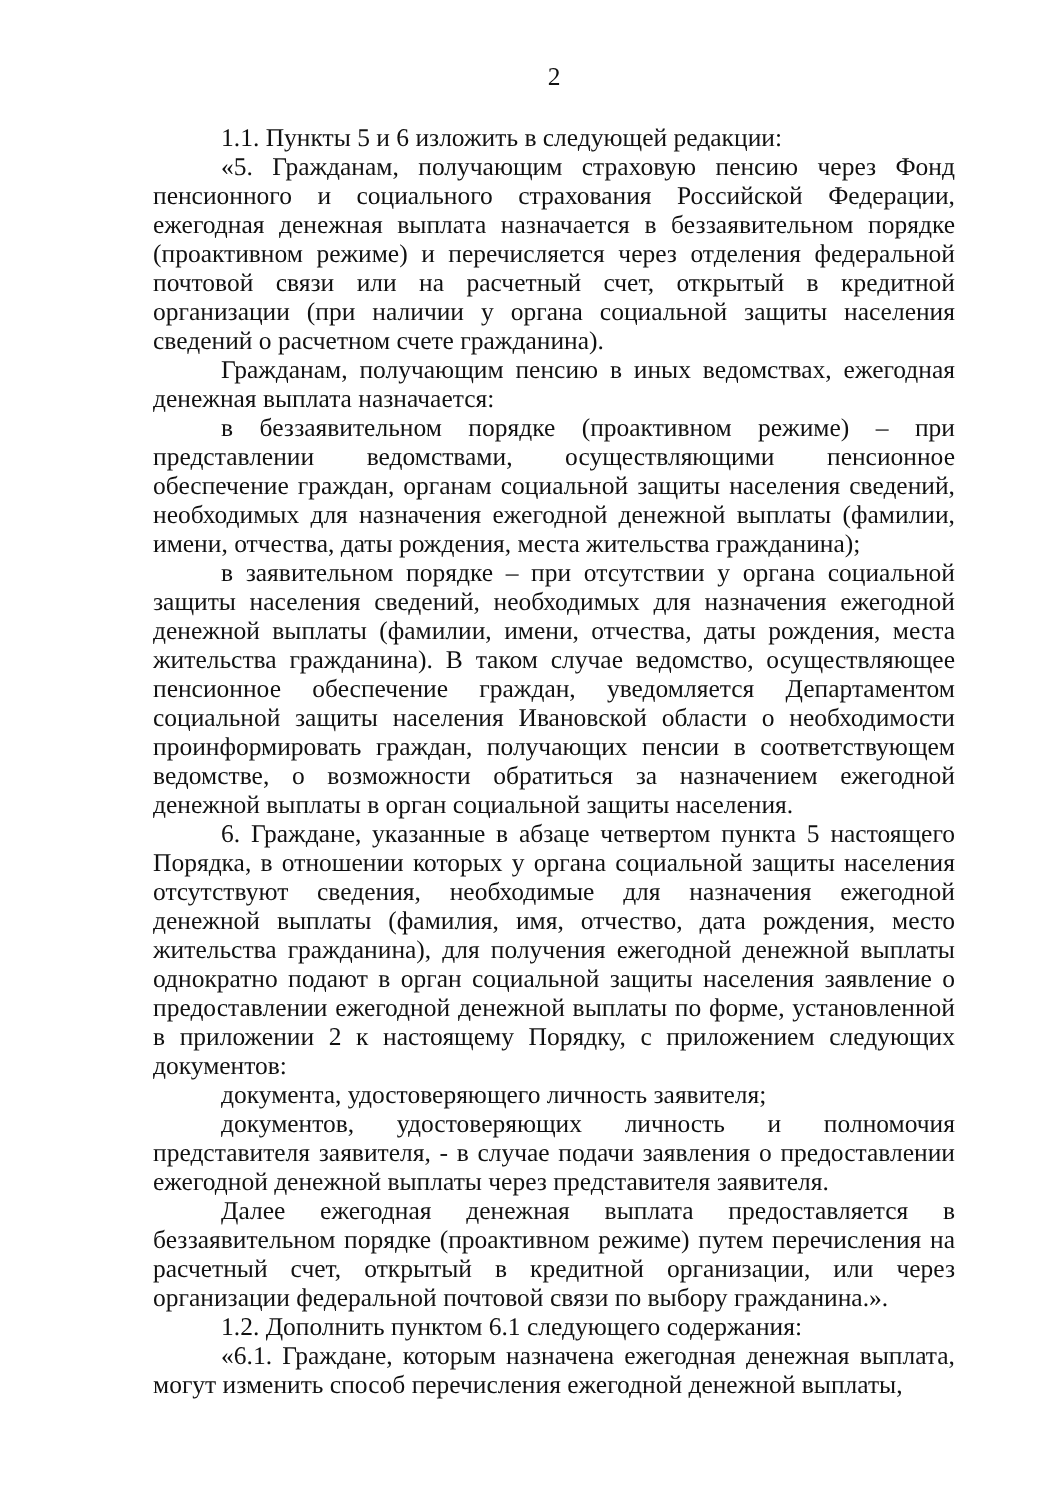2
1.1. Пункты 5 и 6 изложить в следующей редакции:
«5. Гражданам, получающим страховую пенсию через Фонд пенсионного и социального страхования Российской Федерации, ежегодная денежная выплата назначается в беззаявительном порядке (проактивном режиме) и перечисляется через отделения федеральной почтовой связи или на расчетный счет, открытый в кредитной организации (при наличии у органа социальной защиты населения сведений о расчетном счете гражданина).
Гражданам, получающим пенсию в иных ведомствах, ежегодная денежная выплата назначается:
в беззаявительном порядке (проактивном режиме) – при представлении ведомствами, осуществляющими пенсионное обеспечение граждан, органам социальной защиты населения сведений, необходимых для назначения ежегодной денежной выплаты (фамилии, имени, отчества, даты рождения, места жительства гражданина);
в заявительном порядке – при отсутствии у органа социальной защиты населения сведений, необходимых для назначения ежегодной денежной выплаты (фамилии, имени, отчества, даты рождения, места жительства гражданина). В таком случае ведомство, осуществляющее пенсионное обеспечение граждан, уведомляется Департаментом социальной защиты населения Ивановской области о необходимости проинформировать граждан, получающих пенсии в соответствующем ведомстве, о возможности обратиться за назначением ежегодной денежной выплаты в орган социальной защиты населения.
6. Граждане, указанные в абзаце четвертом пункта 5 настоящего Порядка, в отношении которых у органа социальной защиты населения отсутствуют сведения, необходимые для назначения ежегодной денежной выплаты (фамилия, имя, отчество, дата рождения, место жительства гражданина), для получения ежегодной денежной выплаты однократно подают в орган социальной защиты населения заявление о предоставлении ежегодной денежной выплаты по форме, установленной в приложении 2 к настоящему Порядку, с приложением следующих документов:
документа, удостоверяющего личность заявителя;
документов, удостоверяющих личность и полномочия представителя заявителя, - в случае подачи заявления о предоставлении ежегодной денежной выплаты через представителя заявителя.
Далее ежегодная денежная выплата предоставляется в беззаявительном порядке (проактивном режиме) путем перечисления на расчетный счет, открытый в кредитной организации, или через организации федеральной почтовой связи по выбору гражданина.».
1.2. Дополнить пунктом 6.1 следующего содержания:
«6.1. Граждане, которым назначена ежегодная денежная выплата, могут изменить способ перечисления ежегодной денежной выплаты,